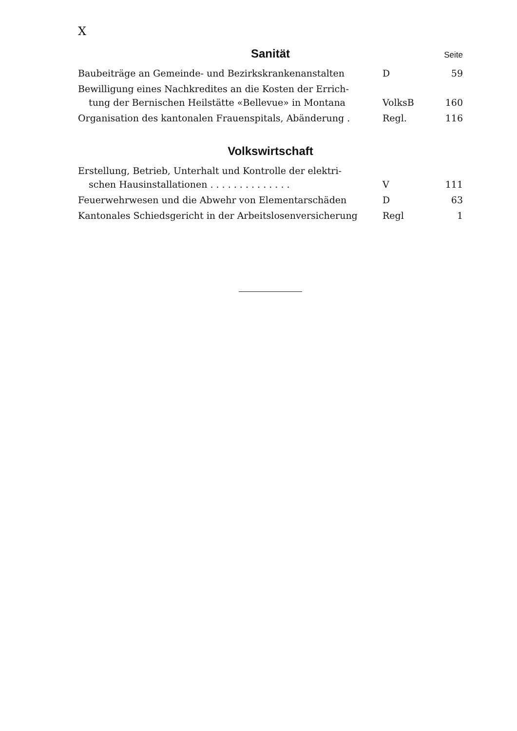X
Sanität
Seite
| Baubeiträge an Gemeinde- und Bezirkskrankenanstalten | D | 59 |
| Bewilligung eines Nachkredites an die Kosten der Errich- tung der Bernischen Heilstätte «Bellevue» in Montana | VolksB | 160 |
| Organisation des kantonalen Frauenspitals, Abänderung . | Regl. | 116 |
Volkswirtschaft
| Erstellung, Betrieb, Unterhalt und Kontrolle der elektri- schen Hausinstallationen . . . . . . . . . . . . . . | V | 111 |
| Feuerwehrwesen und die Abwehr von Elementarschäden | D | 63 |
| Kantonales Schiedsgericht in der Arbeitslosenversicherung | Regl | 1 |